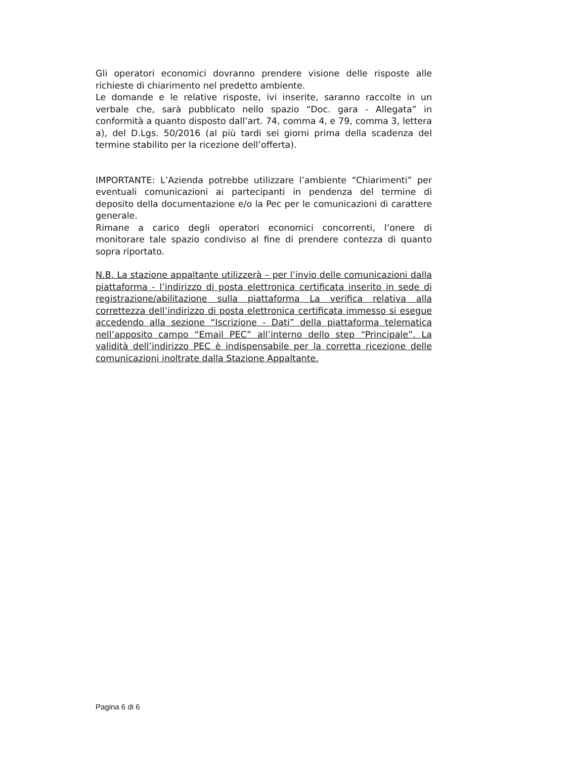Gli operatori economici dovranno prendere visione delle risposte alle richieste di chiarimento nel predetto ambiente.
Le domande e le relative risposte, ivi inserite, saranno raccolte in un verbale che, sarà pubblicato nello spazio “Doc. gara - Allegata” in conformità a quanto disposto dall’art. 74, comma 4, e 79, comma 3, lettera a), del D.Lgs. 50/2016 (al più tardi sei giorni prima della scadenza del termine stabilito per la ricezione dell’offerta).
IMPORTANTE: L’Azienda potrebbe utilizzare l’ambiente “Chiarimenti” per eventuali comunicazioni ai partecipanti in pendenza del termine di deposito della documentazione e/o la Pec per le comunicazioni di carattere generale.
Rimane a carico degli operatori economici concorrenti, l’onere di monitorare tale spazio condiviso al fine di prendere contezza di quanto sopra riportato.
N.B. La stazione appaltante utilizzerà – per l’invio delle comunicazioni dalla piattaforma - l’indirizzo di posta elettronica certificata inserito in sede di registrazione/abilitazione sulla piattaforma La verifica relativa alla correttezza dell’indirizzo di posta elettronica certificata immesso si esegue accedendo alla sezione “Iscrizione - Dati” della piattaforma telematica nell’apposito campo “Email PEC” all’interno dello step “Principale”. La validità dell’indirizzo PEC è indispensabile per la corretta ricezione delle comunicazioni inoltrate dalla Stazione Appaltante.
Pagina 6 di 6